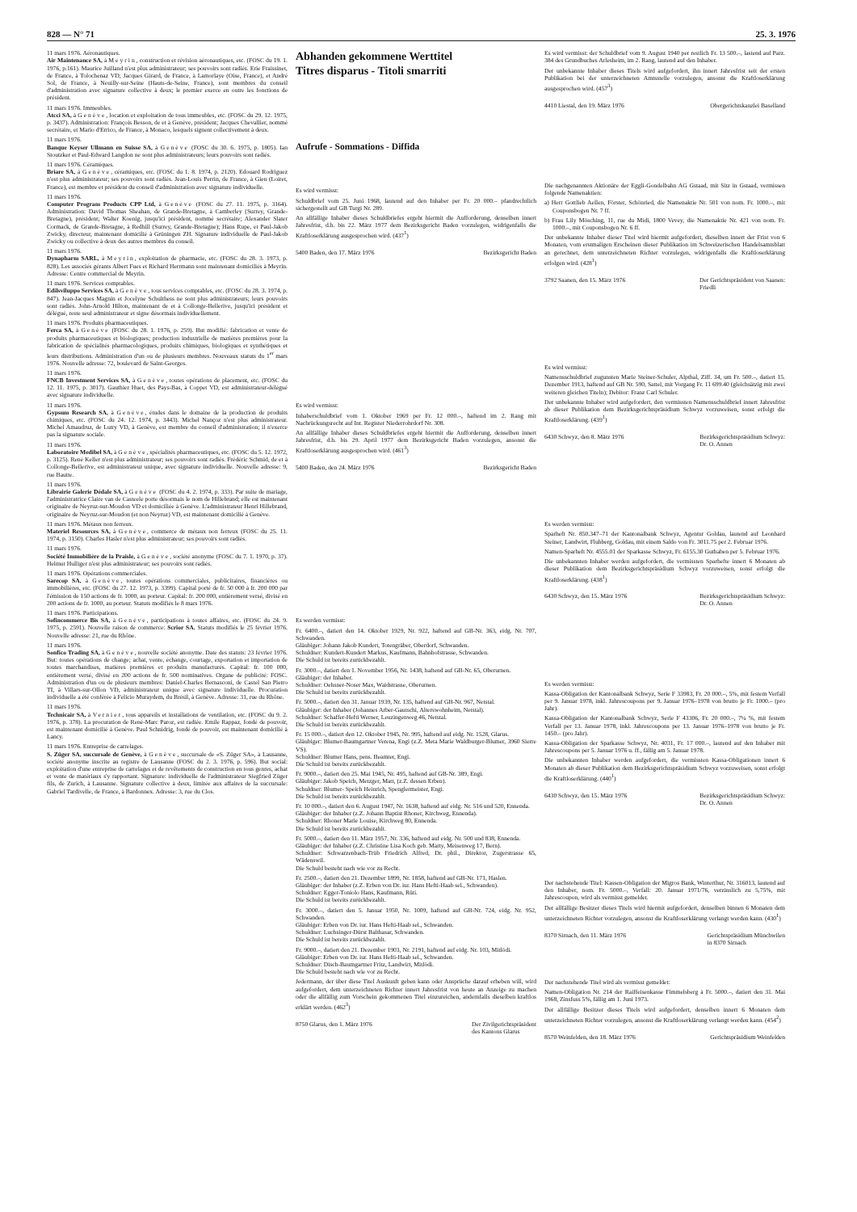828 — N° 71 25. 3. 1976
11 mars 1976. Aéronautiques.
Air Maintenance SA, à Meyrin, construction et révision aéronautiques, etc. (FOSC du 19. 1. 1976, p.161). Maurice Juilland n'est plus administrateur; ses pouvoirs sont radiés. Erie Fraissinet, de France, à Tolochenaz VD; Jacques Girard, de France, à Lamorlaye (Oise, France), et André Sol, de France, à Neuilly-sur-Seine (Hauts-de-Seine, France), sont membres du conseil d'administration avec signature collective à deux; le premier exerce en outre les fonctions de président.
11 mars 1976. Immeubles.
Atcci SA, à Genève, location et exploitation de tous immeubles, etc. (FOSC du 29. 12. 1975, p. 3437). Administration: François Besson, de et à Genève, président; Jacques Chevallier, nommé secrétaire, et Mario d'Errico, de France, à Monaco, lesquels signent collectivement à deux.
11 mars 1976.
Banque Keyser Ullmann en Suisse SA, à Genève (FOSC du 30. 6. 1975, p. 1805). Ian Stoutzker et Paul-Edward Langdon ne sont plus administrateurs; leurs pouvoirs sont radiés.
11 mars 1976. Céramiques.
Briare SA, à Genève, céramiques, etc. (FOSC du 1. 8. 1974, p. 2120). Edouard Rodriguez n'est plus administrateur; ses pouvoirs sont radiés. Jean-Louis Perrin, de France, à Gien (Loiret, France), est membre et président du conseil d'administration avec signature individuelle.
11 mars 1976.
Computer Program Products CPP Ltd, à Genève (FOSC du 27. 11. 1975, p. 3164). Administration: David Thomas Sheahan, de Grande-Bretagne, à Camberley (Surrey, Grande-Bretagne), président; Walter Koenig, jusqu'ici président, nommé secrétaire; Alexander Slater Cormack, de Grande-Bretagne, à Redhill (Surrey, Grande-Bretagne); Hans Rupe, et Paul-Jakob Zwicky, directeur, maintenant domicilié à Grüningen ZH. Signature individuelle de Paul-Jakob Zwicky ou collective à deux des autres membres du conseil.
11 mars 1976.
Dynapharm SARL, à Meyrin, exploitation de pharmacie, etc. (FOSC du 28. 3. 1973, p. 828). Les associés gérants Albert Fues et Richard Herrmann sont maintenant domiciliés à Meyrin. Adresse: Centre commercial de Meyrin.
11 mars 1976. Services comptables.
Edilsviluppo Services SA, à Genève, tous services comptables, etc. (FOSC du 28. 3. 1974, p. 847). Jean-Jacques Magnin et Jocelyne Schulthess ne sont plus administrateurs; leurs pouvoirs sont radiés. John-Arnold Hilton, maintenant de et à Collonge-Bellerive, jusqu'ici président et délégué, reste seul administrateur et signe désormais individuellement.
11 mars 1976. Produits pharmaceutiques.
Ferca SA, à Genève (FOSC du 28. 1. 1976, p. 259). But modifié: fabrication et vente de produits pharmaceutiques et biologiques; production industrielle de matières premières pour la fabrication de spécialités pharmacologiques, produits chimiques, biologiques et synthétiques et leurs distributions. Administration d'un ou de plusieurs membres. Nouveaux statuts du 1<sup>er</sup> mars 1976. Nouvelle adresse: 72, boulevard de Saint-Georges.
11 mars 1976.
FNCB Investment Services SA, à Genève, toutes opérations de placement, etc. (FOSC du 12. 11. 1975, p. 3017). Gauthier Huet, des Pays-Bas, à Coppet VD, est administrateur-délégué avec signature individuelle.
11 mars 1976.
Gypsum Research SA, à Genève, études dans le domaine de la production de produits chimiques, etc. (FOSC du 24. 12. 1974, p. 3443). Michel Nançoz n'est plus administrateur. Michel Amaudruz, de Lutry VD, à Genève, est membre du conseil d'administration; il n'exerce pas la signature sociale.
11 mars 1976.
Laboratoire Medibel SA, à Genève, spécialités pharmaceutiques, etc. (FOSC du 5. 12. 1972, p. 3125). René Keller n'est plus administrateur; ses pouvoirs sont radiés. Frédéric Schmid, de et à Collonge-Bellerive, est administrateur unique, avec signature individuelle. Nouvelle adresse: 9, rue Bautte.
11 mars 1976.
Librairie Galerie Dédale SA, à Genève (FOSC du 4. 2. 1974, p. 333). Par suite de mariage, l'administratrice Claire van de Casteele porte désormais le nom de Hillebrand; elle est maintenant originaire de Neyruz-sur-Moudon VD et domiciliée à Genève. L'administrateur Henri Hillebrand, originaire de Neyruz-sur-Moudon (et non Neyruz) VD, est maintenant domicilié à Genève.
11 mars 1976. Métaux non ferreux.
Materiel Resources SA, à Genève, commerce de métaux non ferreux (FOSC du 25. 11. 1974, p. 3150). Charles Hasler n'est plus administrateur; ses pouvoirs sont radiés.
11 mars 1976.
Société Immobilière de la Praisle, à Genève, société anonyme (FOSC du 7. 1. 1970, p. 37). Helmut Hulliger n'est plus administrateur; ses pouvoirs sont radiés.
11 mars 1976. Opérations commerciales.
Sarecop SA, à Genève, toutes opérations commerciales, publicitaires, financières ou immobilières, etc. (FOSC du 27. 12. 1973, p. 3399). Capital porté de fr. 50 000 à fr. 200 000 par l'émission de 150 actions de fr. 1000, au porteur. Capital: fr. 200 000, entièrement versé, divisé en 200 actions de fr. 1000, au porteur. Statuts modifiés le 8 mars 1976.
11 mars 1976. Participations.
Sofincommerce Bis SA, à Genève, participations à toutes affaires, etc. (FOSC du 24. 9. 1975, p. 2591). Nouvelle raison de commerce: Scrior SA. Statuts modifiés le 25 février 1976. Nouvelle adresse: 21, rue du Rhône.
11 mars 1976.
Sonfico Trading SA, à Genève, nouvelle société anonyme. Date des statuts: 23 février 1976. But: toutes opérations de change; achat, vente, échange, courtage, exportation et importation de toutes marchandises, matières premières et produits manufacturés. Capital: fr. 100 000, entièrement versé, divisé en 200 actions de fr. 500 nominatives. Organe de publicité: FOSC. Administration d'un ou de plusieurs membres: Daniel-Charles Bernasconi, de Castel San Pietro TI, à Villars-sur-Ollon VD, administrateur unique avec signature individuelle. Procuration individuelle a été conférée à Felicio Muraydem, du Brésil, à Genève. Adresse: 31, rue du Rhône.
11 mars 1976.
Technicair SA, à Vernier, tous appareils et installations de ventilation, etc. (FOSC du 9. 2. 1976, p. 378). La procuration de René-Marc Paroz, est radiée. Emile Rappaz, fondé de pouvoir, est maintenant domicilié à Genève. Paul Schnidrig, fondé de pouvoir, est maintenant domicilié à Lancy.
11 mars 1976. Entreprise de carrelages.
S. Züger SA, succursale de Genève, à Genève, succursale de «S. Züger SA», à Lausanne, société anonyme inscrite au registre de Lausanne (FOSC du 2. 3. 1976, p. 596). But social: exploitation d'une entreprise de carrelages et de revêtements de construction en tous genres, achat et vente de matériaux s'y rapportant. Signature: individuelle de l'administrateur Siegfried Züger fils, de Zurich, à Lausanne. Signature collective à deux, limitée aux affaires de la succursale: Gabriel Tardivelle, de France, à Bardonnex. Adresse: 3, rue du Clos.
Abhanden gekommene Werttitel
Titres disparus - Titoli smarriti
Aufrufe - Sommations - Diffida
Es wird vermisst:
Schuldbrief vom 25. Juni 1968, lautend auf den Inhaber per Fr. 20 000.– pfandrechtlich sichergestellt auf GB Turgi Nr. 289.
An allfällige Inhaber dieses Schuldbriefes ergeht hiermit die Aufforderung, denselben innert Jahresfrist, d.h. bis 22. März 1977 dem Bezirksgericht Baden vorzulegen, widrigenfalls die Kraftloserklärung ausgesprochen wird. (437<sup>1</sup>)
5400 Baden, den 17. März 1976 Bezirksgericht Baden
Es wird vermisst:
Inhaberschuldbrief vom 1. Oktober 1969 per Fr. 12 000.–, haftend im 2. Rang mit Nachrückungsrecht auf Int. Register Niederrohrdorf Nr. 308.
An allfällige Inhaber dieses Schuldbriefes ergeht hiermit die Aufforderung, denselben innert Jahresfrist, d.h. bis 29. April 1977 dem Bezirksgericht Baden vorzulegen, ansonst die Kraftloserklärung ausgesprochen wird. (461<sup>3</sup>)
5400 Baden, den 24. März 1976 Bezirksgericht Baden
Es werden vermisst:
Fr. 6400.–, datiert den 14. Oktober 1929, Nr. 922, haftend auf GB-Nr. 363, eidg. Nr. 707, Schwanden.
Gläubiger: Johann Jakob Kundert, Totengräber, Oberdorf, Schwanden.
Schuldner: Kundert-Kundert Markus, Kaufmann, Bahnhofstrasse, Schwanden.
Die Schuld ist bereits zurückbezahlt.
Fr. 3000.–, datiert den 1. November 1956, Nr. 1438, haftend auf GB-Nr. 65, Oberurnen.
Gläubiger: der Inhaber.
Schuldner: Oehsner-Noser Max, Waidstrasse, Oberurnen.
Die Schuld ist bereits zurückbezahlt.
Fr. 5000.–, datiert den 31. Januar 1939, Nr. 135, haftend auf GB-Nr. 967, Netstal.
Gläubiger: der Inhaber (Johannes Arber-Gautschi, Alterswohnheim, Netstal).
Schuldner: Schaffer-Hefti Werner, Leuzingenweg 46, Netstal.
Die Schuld ist bereits zurückbezahlt.
Fr. 15 000.–, datiert den 12. Oktober 1945, Nr. 995, haftend auf eidg. Nr. 1528, Glarus.
Gläubiger: Blumer-Baumgartner Verena, Engi (z.Z. Meta Marie Waldburger-Blumer, 3960 Sierre VS).
Schuldner: Blumer Hans, pens. Beamter, Engi.
Die Schuld ist bereits zurückbezahlt.
Fr. 9000.–, datiert den 25. Mai 1945, Nr. 495, haftend auf GB-Nr. 389, Engi.
Gläubiger: Jakob Speich, Metzger, Matt, (z.Z. dessen Erben).
Schuldner: Blumer- Speich Heinrich, Spenglermeister, Engi.
Die Schuld ist bereits zurückbezahlt.
Fr. 10 000.–, datiert den 6. August 1947, Nr. 1638, haftend auf eidg. Nr. 516 und 520, Ennenda.
Gläubiger: der Inhaber (z.Z. Johann Baptist Rhoner, Kirchweg, Ennenda).
Schuldner: Rhoner Marie Louise, Kirchweg 80, Ennenda.
Die Schuld ist bereits zurückbezahlt.
Fr. 5000.–, datiert den 11. März 1957, Nr. 336, haftend auf eidg. Nr. 500 und 838, Ennenda.
Gläubiger: der Inhaber (z.Z. Christine Lisa Koch geb. Marty, Meisenweg 17, Bern).
Schuldner: Schwarzenbach-Trüb Friedrich Alfred, Dr. phil., Direktor, Zugerstrasse 65, Wädenswil.
Die Schuld besteht nach wie vor zu Recht.
Fr. 2500.–, datiert den 21. Dezember 1899, Nr. 1858, haftend auf GB-Nr. 171, Haslen.
Gläubiger: der Inhaber (z.Z. Erben von Dr. iur. Hans Hefti-Haab sel., Schwanden).
Schuldner: Egger-Toniolo Hans, Kaufmann, Rüti.
Die Schuld ist bereits zurückbezahlt.
Fr. 3000.–, datiert den 5. Januar 1950, Nr. 1009, haftend auf GB-Nr. 724, eidg. Nr. 952, Schwanden.
Gläubiger: Erben von Dr. iur. Hans Hefti-Haab sel., Schwanden.
Schuldner: Luchsinger-Dürst Balthasar, Schwanden.
Die Schuld ist bereits zurückbezahlt.
Fr. 9000.–, datiert den 21. Dezember 1903, Nr. 2191, haftend auf eidg. Nr. 103, Mitlödi.
Gläubiger: Erben von Dr. iur. Hans Hefti-Haab sel., Schwanden.
Schuldner: Disch-Baumgartner Fritz, Landwirt, Mitlödi.
Die Schuld besteht nach wie vor zu Recht.
Jedermann, der über diese Titel Auskunft geben kann oder Ansprüche darauf erheben will, wird aufgefordert, dem unterzeichneten Richter innert Jahresfrist von heute an Anzeige zu machen oder die allfällig zum Vorschein gekommenen Titel einzureichen, andernfalls dieselben kraftlos erklärt werden. (462<sup>3</sup>)
8750 Glarus, den 1. März 1976 Der Zivilgerichtspräsident
des Kantons Glarus
Es wird vermisst: der Schuldbrief vom 9. August 1940 per restlich Fr. 13 500.–, lastend auf Parz. 384 des Grundbuches Arlesheim, im 2. Rang, lautend auf den Inhaber.
Der unbekannte Inhaber dieses Titels wird aufgefordert, ihn innert Jahresfrist seit der ersten Publikation bei der unterzeichneten Amtsstelle vorzulegen, ansonst die Kraftloserklärung ausgesprochen wird. (457<sup>3</sup>)
4410 Liestal, den 19. März 1976 Obergerichtskanzlei Baselland
Die nachgenannten Aktionäre der Eggli-Gondelbahn AG Gstaad, mit Sitz in Gstaad, vermissen folgende Namenaktien:
a) Herr Gottlieb Aellen, Förster, Schönried, die Namenaktie Nr. 501 von nom. Fr. 1000.–, mit Couponsbogen Nr. 7 ff.
b) Frau Lily Mösching, 11, rue du Midi, 1800 Vevey, die Namenaktie Nr. 421 von nom. Fr. 1000.–, mit Couponsbogen Nr. 6 ff.
Der unbekannte Inhaber dieser Titel wird hiermit aufgefordert, dieselben innert der Frist von 6 Monaten, vom erstmaligen Erscheinen dieser Publikation im Schweizerischen Handelsamtsblatt an gerechnet, dem unterzeichneten Richter vorzulegen, widrigenfalls die Kraftloserklärung erfolgen wird. (428<sup>1</sup>)
3792 Saanen, den 15. März 1976 Der Gerichtspräsident von Saanen:
Friedli
Es wird vermisst:
Namensschuldbrief zugunsten Marie Steiner-Schuler, Alpthal, Ziff. 34, um Fr. 500.–, datiert 15. Dezember 1913, haftend auf GB Nr. 590, Sattel, mit Vorgang Fr. 11 699.40 (gleichsätzig mit zwei weiteren gleichen Titeln); Debitor: Franz Carl Schuler.
Der unbekannte Inhaber wird aufgefordert, den vermissten Namensschuldbrief innert Jahresfrist ab dieser Publikation dem Bezirksgerichtspräsidium Schwyz vorzuweisen, sonst erfolgt die Kraftloserklärung. (439<sup>1</sup>)
6430 Schwyz, den 8. März 1976 Bezirksgerichtspräsidium Schwyz:
Dr. O. Annen
Es werden vermisst:
Sparheft Nr. 850.347–71 der Kantonalbank Schwyz, Agentur Goldau, lautend auf Leonhard Steiner, Landwirt, Fluhberg, Goldau, mit einem Saldo von Fr. 3011.75 per 2. Februar 1976.
Namen-Sparheft Nr. 4555.01 der Sparkasse Schwyz, Fr. 6155.30 Guthaben per 5. Februar 1976.
Die unbekannten Inhaber werden aufgefordert, die vermissten Sparhefte innert 6 Monaten ab dieser Publikation dem Bezirksgerichtspräsidium Schwyz vorzuweisen, sonst erfolgt die Kraftloserklärung. (438<sup>1</sup>)
6430 Schwyz, den 15. März 1976 Bezirksgerichtspräsidium Schwyz:
Dr. O. Annen
Es werden vermisst:
Kassa-Obligation der Kantonalbank Schwyz, Serie F 33983, Fr. 20 000.–, 5%, mit festem Verfall per 9. Januar 1978, inkl. Jahrescoupons per 9. Januar 1976–1978 von brutto je Fr. 1000.– (pro Jahr).
Kassa-Obligation der Kantonalbank Schwyz, Serie F 43306, Fr. 20 000.–, 7¼ %, mit festem Verfall per 13. Januar 1978, inkl. Jahrescoupons per 13. Januar 1976–1978 von brutto je Fr. 1450.– (pro Jahr).
Kassa-Obligation der Sparkasse Schwyz, Nr. 4031, Fr. 17 000.–, lautend auf den Inhaber mit Jahrescoupons per 5. Januar 1976 u. ff., fällig am 5. Januar 1978.
Die unbekannten Inhaber werden aufgefordert, die vermissten Kassa-Obligationen innert 6 Monaten ab dieser Publikation dem Bezirksgerichtspräsidium Schwyz vorzuweisen, sonst erfolgt die Kraftloserklärung. (440<sup>1</sup>)
6430 Schwyz, den 15. März 1976 Bezirksgerichtspräsidium Schwyz:
Dr. O. Annen
Der nachstehende Titel: Kassen-Obligation der Migros Bank, Winterthur, Nr. 316013, lautend auf den Inhaber, nom. Fr. 5000.–, Verfall: 20. Januar 1971/76, verzinslich zu 5,75%, mit Jahrescoupon, wird als vermisst gemeldet.
Der allfällige Besitzer dieses Titels wird hiermit aufgefordert, denselben binnen 6 Monaten dem unterzeichneten Richter vorzulegen, ansonst die Kraftloserklärung verlangt werden kann. (430<sup>1</sup>)
8370 Sirnach, den 11. März 1976 Gerichtspräsidium Münchwilen
in 8370 Sirnach
Der nachstehende Titel wird als vermisst gemeldet:
Namen-Obligation Nr. 214 der Raiffeisenkasse Fimmelsberg à Fr. 5000.–, datiert den 31. Mai 1968, Zinsfuss 5%, fällig am 1. Juni 1973.
Der allfällige Besitzer dieses Titels wird aufgefordert, denselben innert 6 Monaten dem unterzeichneten Richter vorzulegen, ansonst die Kraftloserklärung verlangt werden kann. (454<sup>2</sup>)
8570 Weinfelden, den 18. März 1976 Gerichtspräsidium Weinfelden